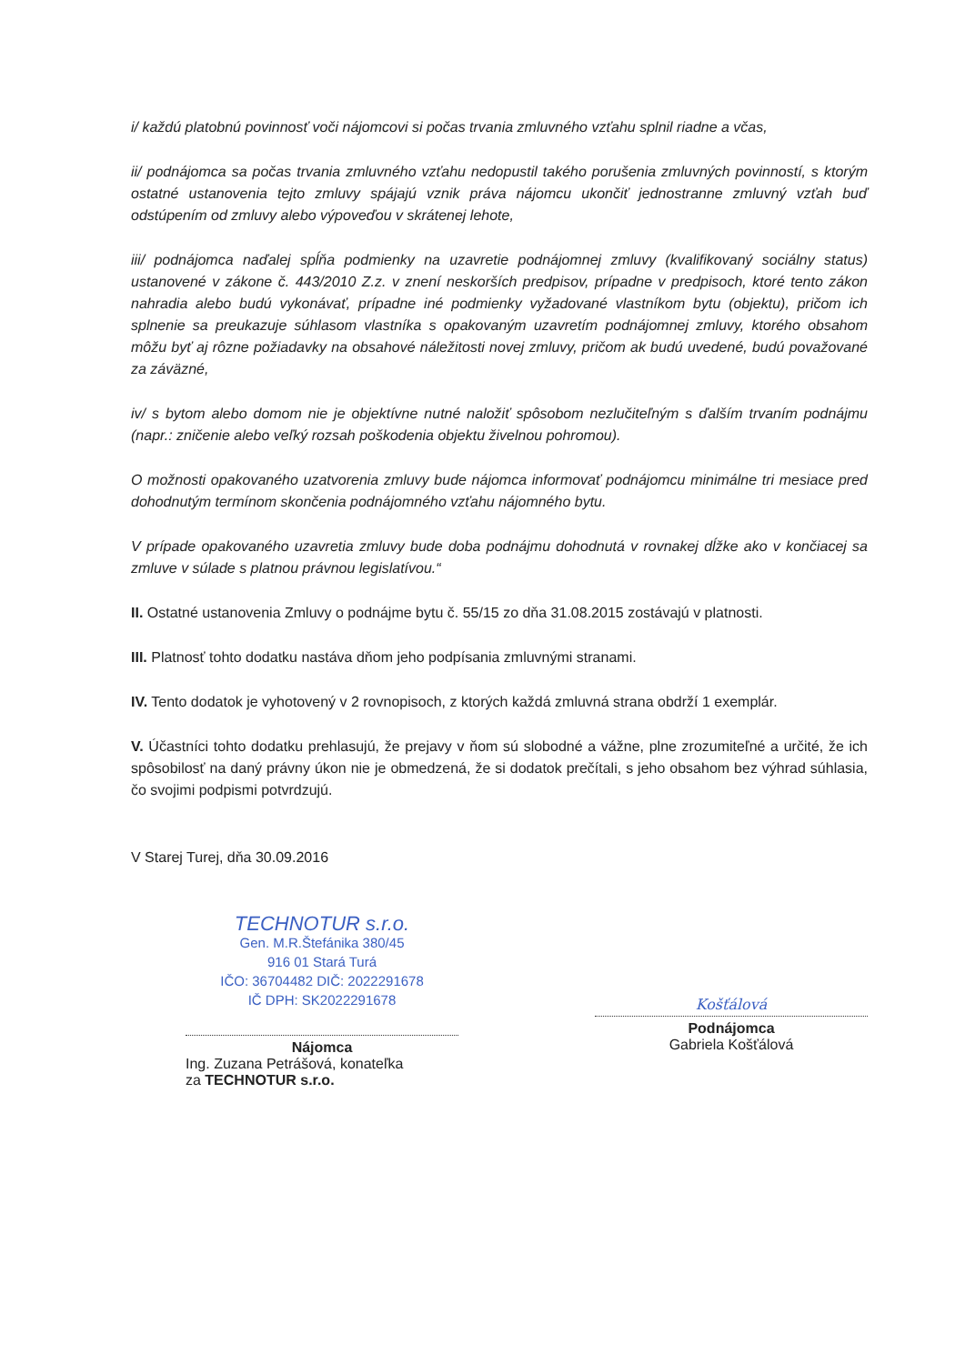i/ každú platobnú povinnosť voči nájomcovi si počas trvania zmluvného vzťahu splnil riadne a včas,
ii/ podnájomca sa počas trvania zmluvného vzťahu nedopustil takého porušenia zmluvných povinností, s ktorým ostatné ustanovenia tejto zmluvy spájajú vznik práva nájomcu ukončiť jednostranne zmluvný vzťah buď odstúpením od zmluvy alebo výpoveďou v skrátenej lehote,
iii/ podnájomca naďalej spĺňa podmienky na uzavretie podnájomnej zmluvy (kvalifikovaný sociálny status) ustanovené v zákone č. 443/2010 Z.z. v znení neskorších predpisov, prípadne v predpisoch, ktoré tento zákon nahradia alebo budú vykonávať, prípadne iné podmienky vyžadované vlastníkom bytu (objektu), pričom ich splnenie sa preukazuje súhlasom vlastníka s opakovaným uzavretím podnájomnej zmluvy, ktorého obsahom môžu byť aj rôzne požiadavky na obsahové náležitosti novej zmluvy, pričom ak budú uvedené, budú považované za záväzné,
iv/ s bytom alebo domom nie je objektívne nutné naložiť spôsobom nezlučiteľným s ďalším trvaním podnájmu (napr.: zničenie alebo veľký rozsah poškodenia objektu živelnou pohromou).
O možnosti opakovaného uzatvorenia zmluvy bude nájomca informovať podnájomcu minimálne tri mesiace pred dohodnutým termínom skončenia podnájomného vzťahu nájomného bytu.
V prípade opakovaného uzavretia zmluvy bude doba podnájmu dohodnutá v rovnakej dĺžke ako v končiacej sa zmluve v súlade s platnou právnou legislatívou.“
II. Ostatné ustanovenia Zmluvy o podnájme bytu č. 55/15 zo dňa 31.08.2015 zostávajú v platnosti.
III. Platnosť tohto dodatku nastáva dňom jeho podpísania zmluvnými stranami.
IV. Tento dodatok je vyhotovený v 2 rovnopisoch, z ktorých každá zmluvná strana obdrží 1 exemplár.
V. Účastníci tohto dodatku prehlasujú, že prejavy v ňom sú slobodné a vážne, plne zrozumiteľné a určité, že ich spôsobilosť na daný právny úkon nie je obmedzená, že si dodatok prečítali, s jeho obsahom bez výhrad súhlasia, čo svojimi podpismi potvrdzujú.
V Starej Turej, dňa 30.09.2016
TECHNOTUR s.r.o.
Gen. M.R.Štefánika 380/45
916 01 Stará Turá
IČO: 36704482 DIČ: 2022291678
IČ DPH: SK2022291678
Nájomca
Ing. Zuzana Petrášová, konateľka
za TECHNOTUR s.r.o.
Košťálová
Podnájomca
Gabriela Košťálová